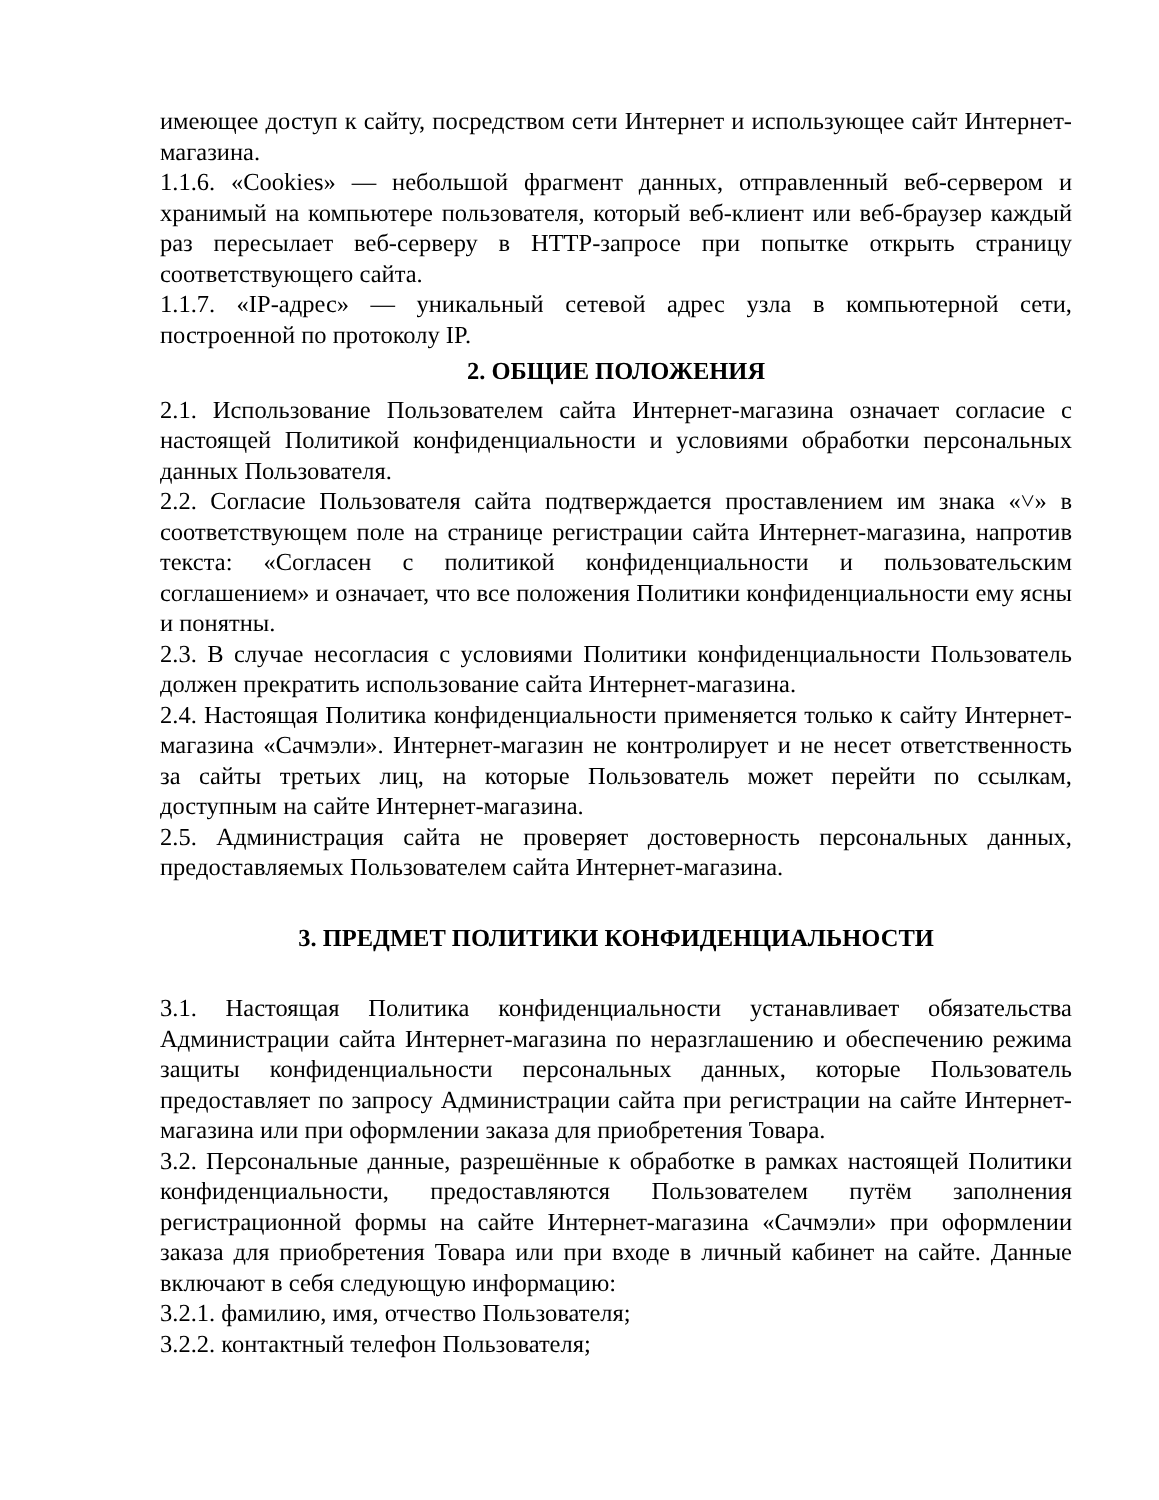имеющее доступ к сайту, посредством сети Интернет и использующее сайт Интернет-магазина.
1.1.6. «Cookies» — небольшой фрагмент данных, отправленный веб-сервером и хранимый на компьютере пользователя, который веб-клиент или веб-браузер каждый раз пересылает веб-серверу в HTTP-запросе при попытке открыть страницу соответствующего сайта.
1.1.7. «IP-адрес» — уникальный сетевой адрес узла в компьютерной сети, построенной по протоколу IP.
2. ОБЩИЕ ПОЛОЖЕНИЯ
2.1. Использование Пользователем сайта Интернет-магазина означает согласие с настоящей Политикой конфиденциальности и условиями обработки персональных данных Пользователя.
2.2. Согласие Пользователя сайта подтверждается проставлением им знака «˅» в соответствующем поле на странице регистрации сайта Интернет-магазина, напротив текста: «Согласен с политикой конфиденциальности и пользовательским соглашением» и означает, что все положения Политики конфиденциальности ему ясны и понятны.
2.3. В случае несогласия с условиями Политики конфиденциальности Пользователь должен прекратить использование сайта Интернет-магазина.
2.4. Настоящая Политика конфиденциальности применяется только к сайту Интернет-магазина «Сачмэли». Интернет-магазин не контролирует и не несет ответственность за сайты третьих лиц, на которые Пользователь может перейти по ссылкам, доступным на сайте Интернет-магазина.
2.5. Администрация сайта не проверяет достоверность персональных данных, предоставляемых Пользователем сайта Интернет-магазина.
3. ПРЕДМЕТ ПОЛИТИКИ КОНФИДЕНЦИАЛЬНОСТИ
3.1. Настоящая Политика конфиденциальности устанавливает обязательства Администрации сайта Интернет-магазина по неразглашению и обеспечению режима защиты конфиденциальности персональных данных, которые Пользователь предоставляет по запросу Администрации сайта при регистрации на сайте Интернет-магазина или при оформлении заказа для приобретения Товара.
3.2. Персональные данные, разрешённые к обработке в рамках настоящей Политики конфиденциальности, предоставляются Пользователем путём заполнения регистрационной формы на сайте Интернет-магазина «Сачмэли» при оформлении заказа для приобретения Товара или при входе в личный кабинет на сайте. Данные включают в себя следующую информацию:
3.2.1. фамилию, имя, отчество Пользователя;
3.2.2. контактный телефон Пользователя;